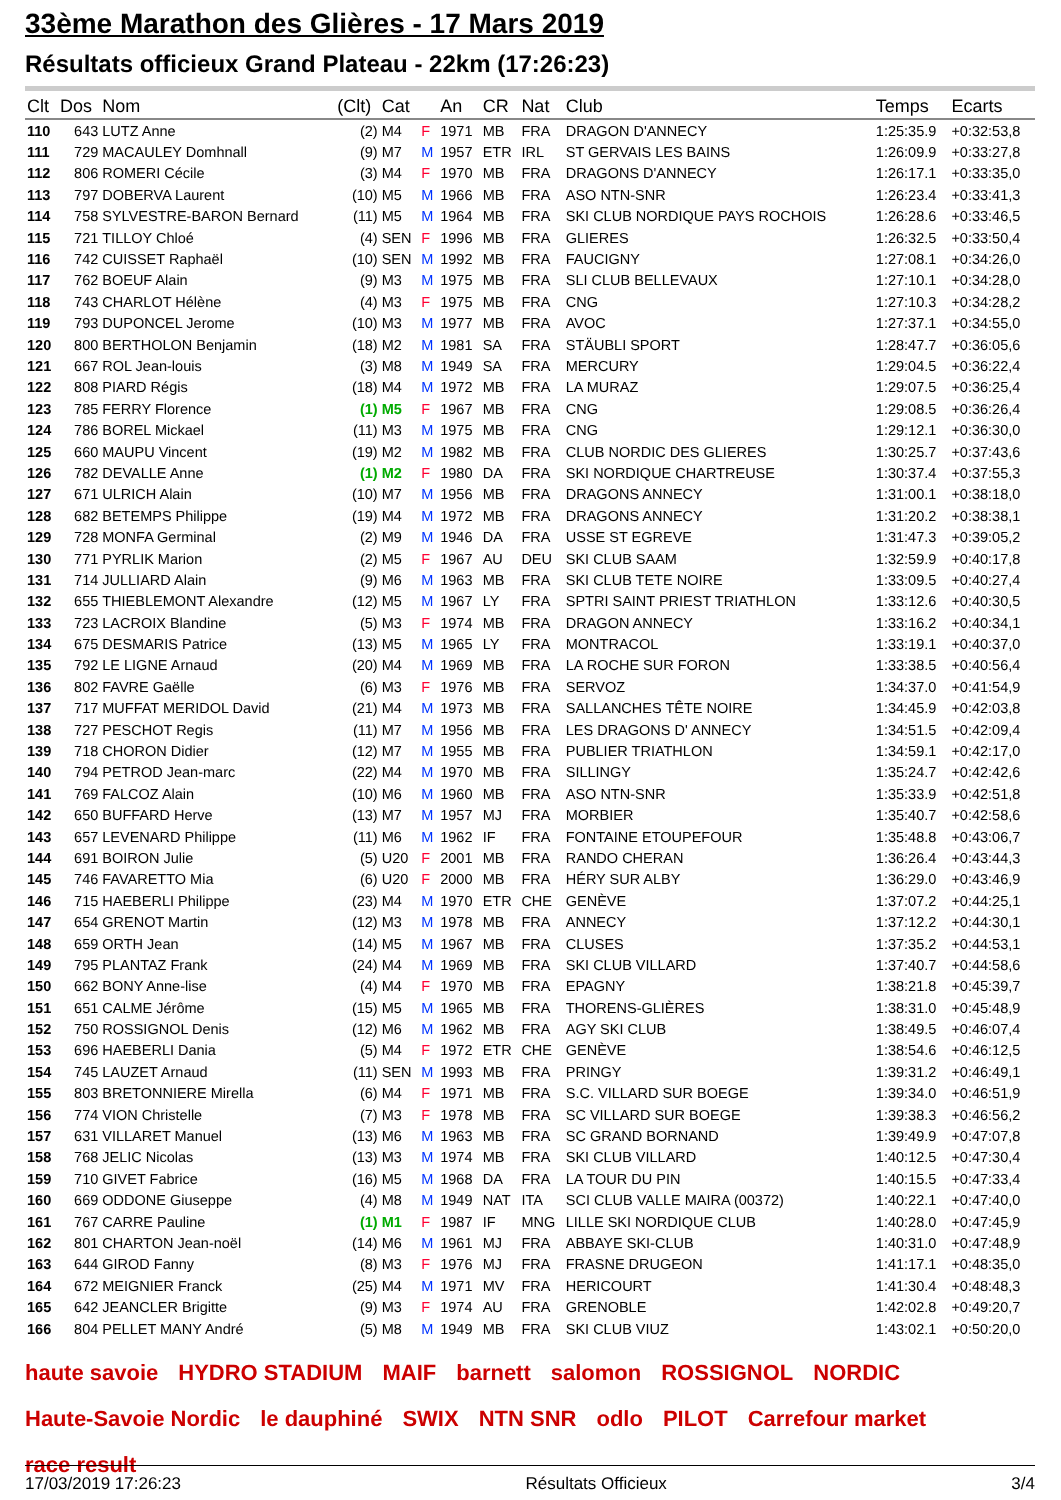33ème Marathon des Glières - 17 Mars 2019
Résultats officieux Grand Plateau - 22km (17:26:23)
| Clt | Dos | Nom | (Clt) | Cat | | An | CR | Nat | Club | Temps | Ecarts |
| --- | --- | --- | --- | --- | --- | --- | --- | --- | --- | --- | --- |
| 110 | 643 | LUTZ Anne | (2) | M4 | F | 1971 | MB | FRA | DRAGON D'ANNECY | 1:25:35.9 | +0:32:53,8 |
| 111 | 729 | MACAULEY Domhnall | (9) | M7 | M | 1957 | ETR | IRL | ST GERVAIS LES BAINS | 1:26:09.9 | +0:33:27,8 |
| 112 | 806 | ROMERI Cécile | (3) | M4 | F | 1970 | MB | FRA | DRAGONS D'ANNECY | 1:26:17.1 | +0:33:35,0 |
| 113 | 797 | DOBERVA Laurent | (10) | M5 | M | 1966 | MB | FRA | ASO NTN-SNR | 1:26:23.4 | +0:33:41,3 |
| 114 | 758 | SYLVESTRE-BARON Bernard | (11) | M5 | M | 1964 | MB | FRA | SKI CLUB NORDIQUE PAYS ROCHOIS | 1:26:28.6 | +0:33:46,5 |
| 115 | 721 | TILLOY Chloé | (4) | SEN | F | 1996 | MB | FRA | GLIERES | 1:26:32.5 | +0:33:50,4 |
| 116 | 742 | CUISSET Raphaël | (10) | SEN | M | 1992 | MB | FRA | FAUCIGNY | 1:27:08.1 | +0:34:26,0 |
| 117 | 762 | BOEUF Alain | (9) | M3 | M | 1975 | MB | FRA | SLI CLUB BELLEVAUX | 1:27:10.1 | +0:34:28,0 |
| 118 | 743 | CHARLOT Hélène | (4) | M3 | F | 1975 | MB | FRA | CNG | 1:27:10.3 | +0:34:28,2 |
| 119 | 793 | DUPONCEL Jerome | (10) | M3 | M | 1977 | MB | FRA | AVOC | 1:27:37.1 | +0:34:55,0 |
| 120 | 800 | BERTHOLON Benjamin | (18) | M2 | M | 1981 | SA | FRA | STÄUBLI SPORT | 1:28:47.7 | +0:36:05,6 |
| 121 | 667 | ROL Jean-louis | (3) | M8 | M | 1949 | SA | FRA | MERCURY | 1:29:04.5 | +0:36:22,4 |
| 122 | 808 | PIARD Régis | (18) | M4 | M | 1972 | MB | FRA | LA MURAZ | 1:29:07.5 | +0:36:25,4 |
| 123 | 785 | FERRY Florence | (1) | M5 | F | 1967 | MB | FRA | CNG | 1:29:08.5 | +0:36:26,4 |
| 124 | 786 | BOREL Mickael | (11) | M3 | M | 1975 | MB | FRA | CNG | 1:29:12.1 | +0:36:30,0 |
| 125 | 660 | MAUPU Vincent | (19) | M2 | M | 1982 | MB | FRA | CLUB NORDIC DES GLIERES | 1:30:25.7 | +0:37:43,6 |
| 126 | 782 | DEVALLE Anne | (1) | M2 | F | 1980 | DA | FRA | SKI NORDIQUE CHARTREUSE | 1:30:37.4 | +0:37:55,3 |
| 127 | 671 | ULRICH Alain | (10) | M7 | M | 1956 | MB | FRA | DRAGONS ANNECY | 1:31:00.1 | +0:38:18,0 |
| 128 | 682 | BETEMPS Philippe | (19) | M4 | M | 1972 | MB | FRA | DRAGONS ANNECY | 1:31:20.2 | +0:38:38,1 |
| 129 | 728 | MONFA Germinal | (2) | M9 | M | 1946 | DA | FRA | USSE ST EGREVE | 1:31:47.3 | +0:39:05,2 |
| 130 | 771 | PYRLIK Marion | (2) | M5 | F | 1967 | AU | DEU | SKI CLUB SAAM | 1:32:59.9 | +0:40:17,8 |
| 131 | 714 | JULLIARD Alain | (9) | M6 | M | 1963 | MB | FRA | SKI CLUB TETE NOIRE | 1:33:09.5 | +0:40:27,4 |
| 132 | 655 | THIEBLEMONT Alexandre | (12) | M5 | M | 1967 | LY | FRA | SPTRI SAINT PRIEST TRIATHLON | 1:33:12.6 | +0:40:30,5 |
| 133 | 723 | LACROIX Blandine | (5) | M3 | F | 1974 | MB | FRA | DRAGON ANNECY | 1:33:16.2 | +0:40:34,1 |
| 134 | 675 | DESMARIS Patrice | (13) | M5 | M | 1965 | LY | FRA | MONTRACOL | 1:33:19.1 | +0:40:37,0 |
| 135 | 792 | LE LIGNE Arnaud | (20) | M4 | M | 1969 | MB | FRA | LA ROCHE SUR FORON | 1:33:38.5 | +0:40:56,4 |
| 136 | 802 | FAVRE Gaëlle | (6) | M3 | F | 1976 | MB | FRA | SERVOZ | 1:34:37.0 | +0:41:54,9 |
| 137 | 717 | MUFFAT MERIDOL David | (21) | M4 | M | 1973 | MB | FRA | SALLANCHES TÊTE NOIRE | 1:34:45.9 | +0:42:03,8 |
| 138 | 727 | PESCHOT Regis | (11) | M7 | M | 1956 | MB | FRA | LES DRAGONS D' ANNECY | 1:34:51.5 | +0:42:09,4 |
| 139 | 718 | CHORON Didier | (12) | M7 | M | 1955 | MB | FRA | PUBLIER TRIATHLON | 1:34:59.1 | +0:42:17,0 |
| 140 | 794 | PETROD Jean-marc | (22) | M4 | M | 1970 | MB | FRA | SILLINGY | 1:35:24.7 | +0:42:42,6 |
| 141 | 769 | FALCOZ Alain | (10) | M6 | M | 1960 | MB | FRA | ASO NTN-SNR | 1:35:33.9 | +0:42:51,8 |
| 142 | 650 | BUFFARD Herve | (13) | M7 | M | 1957 | MJ | FRA | MORBIER | 1:35:40.7 | +0:42:58,6 |
| 143 | 657 | LEVENARD Philippe | (11) | M6 | M | 1962 | IF | FRA | FONTAINE ETOUPEFOUR | 1:35:48.8 | +0:43:06,7 |
| 144 | 691 | BOIRON Julie | (5) | U20 | F | 2001 | MB | FRA | RANDO CHERAN | 1:36:26.4 | +0:43:44,3 |
| 145 | 746 | FAVARETTO Mia | (6) | U20 | F | 2000 | MB | FRA | HÉRY SUR ALBY | 1:36:29.0 | +0:43:46,9 |
| 146 | 715 | HAEBERLI Philippe | (23) | M4 | M | 1970 | ETR | CHE | GENÈVE | 1:37:07.2 | +0:44:25,1 |
| 147 | 654 | GRENOT Martin | (12) | M3 | M | 1978 | MB | FRA | ANNECY | 1:37:12.2 | +0:44:30,1 |
| 148 | 659 | ORTH Jean | (14) | M5 | M | 1967 | MB | FRA | CLUSES | 1:37:35.2 | +0:44:53,1 |
| 149 | 795 | PLANTAZ Frank | (24) | M4 | M | 1969 | MB | FRA | SKI CLUB VILLARD | 1:37:40.7 | +0:44:58,6 |
| 150 | 662 | BONY Anne-lise | (4) | M4 | F | 1970 | MB | FRA | EPAGNY | 1:38:21.8 | +0:45:39,7 |
| 151 | 651 | CALME Jérôme | (15) | M5 | M | 1965 | MB | FRA | THORENS-GLIÈRES | 1:38:31.0 | +0:45:48,9 |
| 152 | 750 | ROSSIGNOL Denis | (12) | M6 | M | 1962 | MB | FRA | AGY SKI CLUB | 1:38:49.5 | +0:46:07,4 |
| 153 | 696 | HAEBERLI Dania | (5) | M4 | F | 1972 | ETR | CHE | GENÈVE | 1:38:54.6 | +0:46:12,5 |
| 154 | 745 | LAUZET Arnaud | (11) | SEN | M | 1993 | MB | FRA | PRINGY | 1:39:31.2 | +0:46:49,1 |
| 155 | 803 | BRETONNIERE Mirella | (6) | M4 | F | 1971 | MB | FRA | S.C. VILLARD SUR BOEGE | 1:39:34.0 | +0:46:51,9 |
| 156 | 774 | VION Christelle | (7) | M3 | F | 1978 | MB | FRA | SC VILLARD SUR BOEGE | 1:39:38.3 | +0:46:56,2 |
| 157 | 631 | VILLARET Manuel | (13) | M6 | M | 1963 | MB | FRA | SC GRAND BORNAND | 1:39:49.9 | +0:47:07,8 |
| 158 | 768 | JELIC Nicolas | (13) | M3 | M | 1974 | MB | FRA | SKI CLUB VILLARD | 1:40:12.5 | +0:47:30,4 |
| 159 | 710 | GIVET Fabrice | (16) | M5 | M | 1968 | DA | FRA | LA TOUR DU PIN | 1:40:15.5 | +0:47:33,4 |
| 160 | 669 | ODDONE Giuseppe | (4) | M8 | M | 1949 | NAT | ITA | SCI CLUB VALLE MAIRA (00372) | 1:40:22.1 | +0:47:40,0 |
| 161 | 767 | CARRE Pauline | (1) | M1 | F | 1987 | IF | MNG | LILLE SKI NORDIQUE CLUB | 1:40:28.0 | +0:47:45,9 |
| 162 | 801 | CHARTON Jean-noël | (14) | M6 | M | 1961 | MJ | FRA | ABBAYE SKI-CLUB | 1:40:31.0 | +0:47:48,9 |
| 163 | 644 | GIROD Fanny | (8) | M3 | F | 1976 | MJ | FRA | FRASNE DRUGEON | 1:41:17.1 | +0:48:35,0 |
| 164 | 672 | MEIGNIER Franck | (25) | M4 | M | 1971 | MV | FRA | HERICOURT | 1:41:30.4 | +0:48:48,3 |
| 165 | 642 | JEANCLER Brigitte | (9) | M3 | F | 1974 | AU | FRA | GRENOBLE | 1:42:02.8 | +0:49:20,7 |
| 166 | 804 | PELLET MANY André | (5) | M8 | M | 1949 | MB | FRA | SKI CLUB VIUZ | 1:43:02.1 | +0:50:20,0 |
haute savoie HYDRO STADIUM MAIF barnett salomon ROSSIGNOL NORDIC Haute-Savoie Nordic le dauphiné SWIX NTN SNR odlo PILOT Carrefour market race result
17/03/2019 17:26:23 Résultats Officieux 3/4